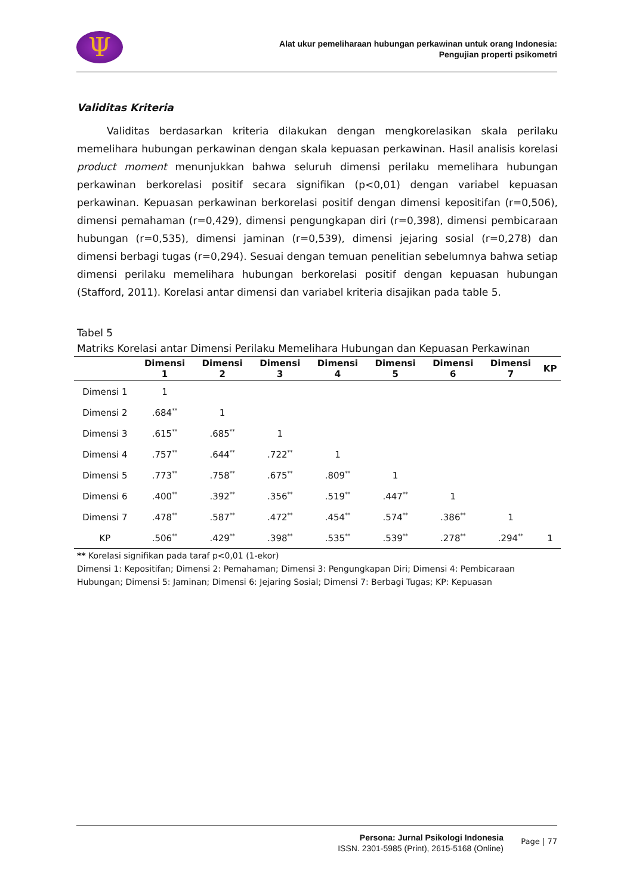Ψ
Alat ukur pemeliharaan hubungan perkawinan untuk orang Indonesia:
Pengujian properti psikometri
Validitas Kriteria
Validitas berdasarkan kriteria dilakukan dengan mengkorelasikan skala perilaku memelihara hubungan perkawinan dengan skala kepuasan perkawinan. Hasil analisis korelasi product moment menunjukkan bahwa seluruh dimensi perilaku memelihara hubungan perkawinan berkorelasi positif secara signifikan (p<0,01) dengan variabel kepuasan perkawinan. Kepuasan perkawinan berkorelasi positif dengan dimensi kepositifan (r=0,506), dimensi pemahaman (r=0,429), dimensi pengungkapan diri (r=0,398), dimensi pembicaraan hubungan (r=0,535), dimensi jaminan (r=0,539), dimensi jejaring sosial (r=0,278) dan dimensi berbagi tugas (r=0,294). Sesuai dengan temuan penelitian sebelumnya bahwa setiap dimensi perilaku memelihara hubungan berkorelasi positif dengan kepuasan hubungan (Stafford, 2011). Korelasi antar dimensi dan variabel kriteria disajikan pada table 5.
Tabel 5
Matriks Korelasi antar Dimensi Perilaku Memelihara Hubungan dan Kepuasan Perkawinan
| | Dimensi 1 | Dimensi 2 | Dimensi 3 | Dimensi 4 | Dimensi 5 | Dimensi 6 | Dimensi 7 | KP |
| --- | --- | --- | --- | --- | --- | --- | --- | --- |
| Dimensi 1 | 1 | | | | | | | |
| Dimensi 2 | .684<sup>**</sup> | 1 | | | | | | |
| Dimensi 3 | .615<sup>**</sup> | .685<sup>**</sup> | 1 | | | | | |
| Dimensi 4 | .757<sup>**</sup> | .644<sup>**</sup> | .722<sup>**</sup> | 1 | | | | |
| Dimensi 5 | .773<sup>**</sup> | .758<sup>**</sup> | .675<sup>**</sup> | .809<sup>**</sup> | 1 | | | |
| Dimensi 6 | .400<sup>**</sup> | .392<sup>**</sup> | .356<sup>**</sup> | .519<sup>**</sup> | .447<sup>**</sup> | 1 | | |
| Dimensi 7 | .478<sup>**</sup> | .587<sup>**</sup> | .472<sup>**</sup> | .454<sup>**</sup> | .574<sup>**</sup> | .386<sup>**</sup> | 1 | |
| KP | .506<sup>**</sup> | .429<sup>**</sup> | .398<sup>**</sup> | .535<sup>**</sup> | .539<sup>**</sup> | .278<sup>**</sup> | .294<sup>**</sup> | 1 |
** Korelasi signifikan pada taraf p<0,01 (1-ekor)
Dimensi 1: Kepositifan; Dimensi 2: Pemahaman; Dimensi 3: Pengungkapan Diri; Dimensi 4: Pembicaraan Hubungan; Dimensi 5: Jaminan; Dimensi 6: Jejaring Sosial; Dimensi 7: Berbagi Tugas; KP: Kepuasan
Persona: Jurnal Psikologi Indonesia
ISSN. 2301-5985 (Print), 2615-5168 (Online)
Page | 77